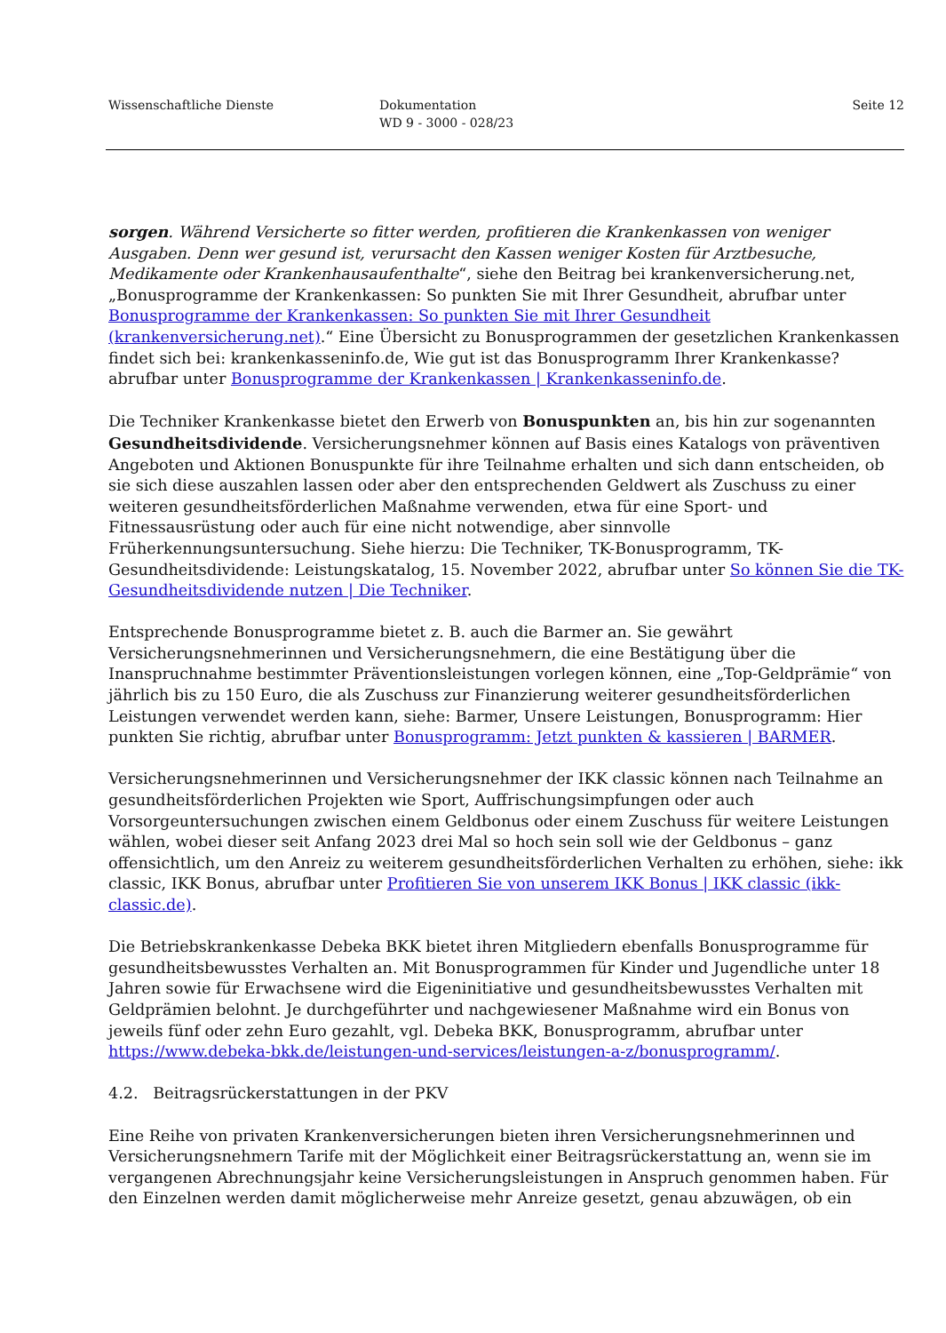Wissenschaftliche Dienste Dokumentation
WD 9 - 3000 - 028/23
Seite 12
sorgen. Während Versicherte so fitter werden, profitieren die Krankenkassen von weniger Ausgaben. Denn wer gesund ist, verursacht den Kassen weniger Kosten für Arztbesuche, Medikamente oder Krankenhausaufenthalte“, siehe den Beitrag bei krankenversicherung.net, „Bonusprogramme der Krankenkassen: So punkten Sie mit Ihrer Gesundheit, abrufbar unter Bonusprogramme der Krankenkassen: So punkten Sie mit Ihrer Gesundheit (krankenversicherung.net).“ Eine Übersicht zu Bonusprogrammen der gesetzlichen Krankenkassen findet sich bei: krankenkasseninfo.de, Wie gut ist das Bonusprogramm Ihrer Krankenkasse? abrufbar unter Bonusprogramme der Krankenkassen | Krankenkasseninfo.de.
Die Techniker Krankenkasse bietet den Erwerb von Bonuspunkten an, bis hin zur sogenannten Gesundheitsdividende. Versicherungsnehmer können auf Basis eines Katalogs von präventiven Angeboten und Aktionen Bonuspunkte für ihre Teilnahme erhalten und sich dann entscheiden, ob sie sich diese auszahlen lassen oder aber den entsprechenden Geldwert als Zuschuss zu einer weiteren gesundheitsförderlichen Maßnahme verwenden, etwa für eine Sport- und Fitnessausrüstung oder auch für eine nicht notwendige, aber sinnvolle Früherkennungsuntersuchung. Siehe hierzu: Die Techniker, TK-Bonusprogramm, TK-Gesundheitsdividende: Leistungskatalog, 15. November 2022, abrufbar unter So können Sie die TK-Gesundheitsdividende nutzen | Die Techniker.
Entsprechende Bonusprogramme bietet z. B. auch die Barmer an. Sie gewährt Versicherungsnehmerinnen und Versicherungsnehmern, die eine Bestätigung über die Inanspruchnahme bestimmter Präventionsleistungen vorlegen können, eine „Top-Geldprämie“ von jährlich bis zu 150 Euro, die als Zuschuss zur Finanzierung weiterer gesundheitsförderlichen Leistungen verwendet werden kann, siehe: Barmer, Unsere Leistungen, Bonusprogramm: Hier punkten Sie richtig, abrufbar unter Bonusprogramm: Jetzt punkten & kassieren | BARMER.
Versicherungsnehmerinnen und Versicherungsnehmer der IKK classic können nach Teilnahme an gesundheitsförderlichen Projekten wie Sport, Auffrischungsimpfungen oder auch Vorsorgeuntersuchungen zwischen einem Geldbonus oder einem Zuschuss für weitere Leistungen wählen, wobei dieser seit Anfang 2023 drei Mal so hoch sein soll wie der Geldbonus – ganz offensichtlich, um den Anreiz zu weiterem gesundheitsförderlichen Verhalten zu erhöhen, siehe: ikk classic, IKK Bonus, abrufbar unter Profitieren Sie von unserem IKK Bonus | IKK classic (ikk-classic.de).
Die Betriebskrankenkasse Debeka BKK bietet ihren Mitgliedern ebenfalls Bonusprogramme für gesundheitsbewusstes Verhalten an. Mit Bonusprogrammen für Kinder und Jugendliche unter 18 Jahren sowie für Erwachsene wird die Eigeninitiative und gesundheitsbewusstes Verhalten mit Geldprämien belohnt. Je durchgeführter und nachgewiesener Maßnahme wird ein Bonus von jeweils fünf oder zehn Euro gezahlt, vgl. Debeka BKK, Bonusprogramm, abrufbar unter https://www.debeka-bkk.de/leistungen-und-services/leistungen-a-z/bonusprogramm/.
4.2. Beitragsrückerstattungen in der PKV
Eine Reihe von privaten Krankenversicherungen bieten ihren Versicherungsnehmerinnen und Versicherungsnehmern Tarife mit der Möglichkeit einer Beitragsrückerstattung an, wenn sie im vergangenen Abrechnungsjahr keine Versicherungsleistungen in Anspruch genommen haben. Für den Einzelnen werden damit möglicherweise mehr Anreize gesetzt, genau abzuwägen, ob ein